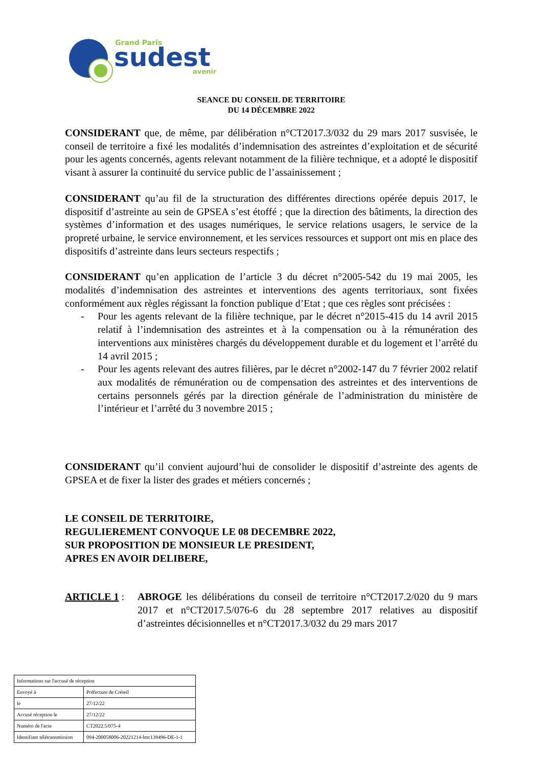Grand Paris
sudest
avenir
SEANCE DU CONSEIL DE TERRITOIRE
DU 14 DÉCEMBRE 2022
CONSIDERANT que, de même, par délibération n°CT2017.3/032 du 29 mars 2017 susvisée, le conseil de territoire a fixé les modalités d’indemnisation des astreintes d’exploitation et de sécurité pour les agents concernés, agents relevant notamment de la filière technique, et a adopté le dispositif visant à assurer la continuité du service public de l’assainissement ;
CONSIDERANT qu’au fil de la structuration des différentes directions opérée depuis 2017, le dispositif d’astreinte au sein de GPSEA s’est étoffé ; que la direction des bâtiments, la direction des systèmes d’information et des usages numériques, le service relations usagers, le service de la propreté urbaine, le service environnement, et les services ressources et support ont mis en place des dispositifs d’astreinte dans leurs secteurs respectifs ;
CONSIDERANT qu’en application de l’article 3 du décret n°2005-542 du 19 mai 2005, les modalités d’indemnisation des astreintes et interventions des agents territoriaux, sont fixées conformément aux règles régissant la fonction publique d’Etat ; que ces règles sont précisées :
- Pour les agents relevant de la filière technique, par le décret n°2015-415 du 14 avril 2015 relatif à l’indemnisation des astreintes et à la compensation ou à la rémunération des interventions aux ministères chargés du développement durable et du logement et l’arrêté du 14 avril 2015 ;
- Pour les agents relevant des autres filières, par le décret n°2002-147 du 7 février 2002 relatif aux modalités de rémunération ou de compensation des astreintes et des interventions de certains personnels gérés par la direction générale de l’administration du ministère de l’intérieur et l’arrêté du 3 novembre 2015 ;
CONSIDERANT qu’il convient aujourd’hui de consolider le dispositif d’astreinte des agents de GPSEA et de fixer la lister des grades et métiers concernés ;
LE CONSEIL DE TERRITOIRE,
REGULIEREMENT CONVOQUE LE 08 DECEMBRE 2022,
SUR PROPOSITION DE MONSIEUR LE PRESIDENT,
APRES EN AVOIR DELIBERE,
ARTICLE 1 : ABROGE les délibérations du conseil de territoire n°CT2017.2/020 du 9 mars 2017 et n°CT2017.5/076-6 du 28 septembre 2017 relatives au dispositif d’astreintes décisionnelles et n°CT2017.3/032 du 29 mars 2017
| Informations sur l'accusé de réception | |
| Envoyé à | Préfecture de Créteil |
| le | 27/12/22 |
| Accusé réception le | 27/12/22 |
| Numéro de l'acte | CT2022.5/075-4 |
| Identifiant télétransmission | 094-200058006-20221214-lmc139496-DE-1-1 |